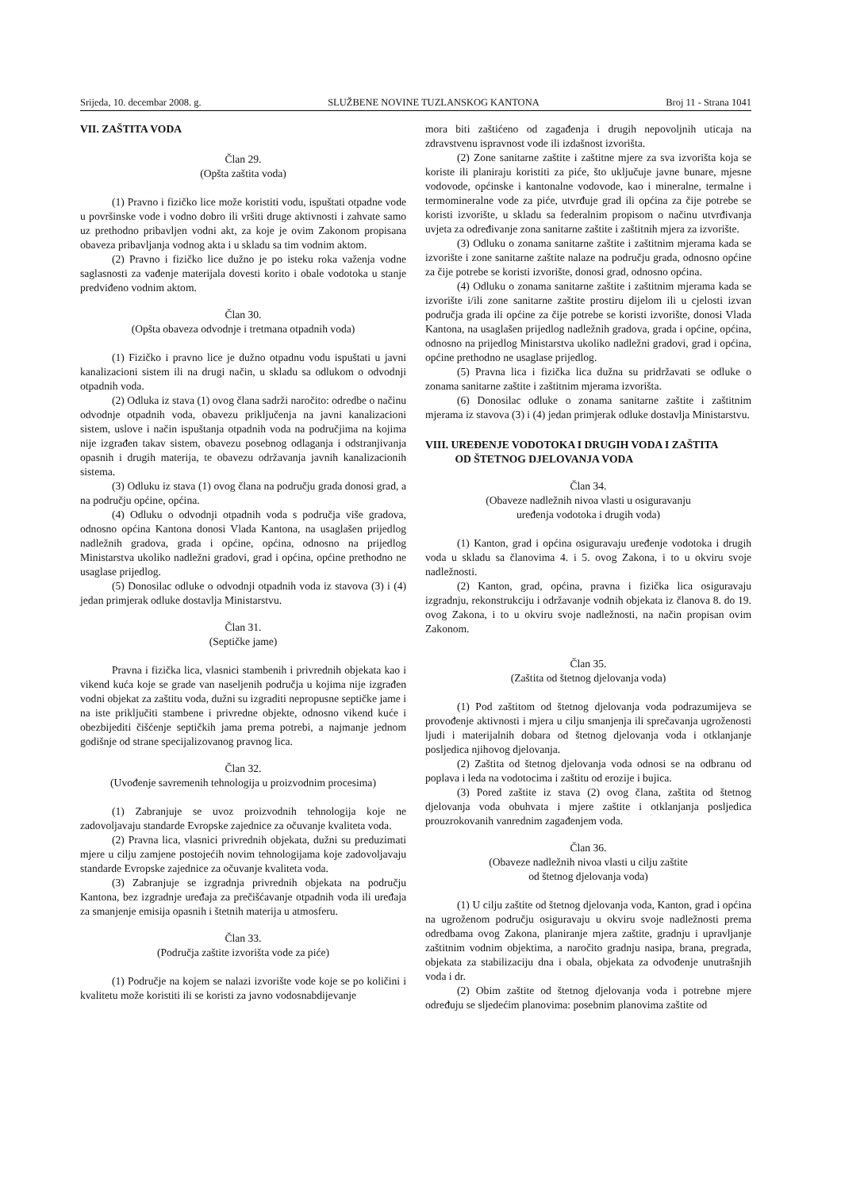Srijeda, 10. decembar 2008. g. SLUŽBENE NOVINE TUZLANSKOG KANTONA Broj 11 - Strana 1041
VII. ZAŠTITA VODA
Član 29.
(Opšta zaštita voda)
(1) Pravno i fizičko lice može koristiti vodu, ispuštati otpadne vode u površinske vode i vodno dobro ili vršiti druge aktivnosti i zahvate samo uz prethodno pribavljen vodni akt, za koje je ovim Zakonom propisana obaveza pribavljanja vodnog akta i u skladu sa tim vodnim aktom.
(2) Pravno i fizičko lice dužno je po isteku roka važenja vodne saglasnosti za vađenje materijala dovesti korito i obale vodotoka u stanje predviđeno vodnim aktom.
Član 30.
(Opšta obaveza odvodnje i tretmana otpadnih voda)
(1) Fizičko i pravno lice je dužno otpadnu vodu ispuštati u javni kanalizacioni sistem ili na drugi način, u skladu sa odlukom o odvodnji otpadnih voda.
(2) Odluka iz stava (1) ovog člana sadrži naročito: odredbe o načinu odvodnje otpadnih voda, obavezu priključenja na javni kanalizacioni sistem, uslove i način ispuštanja otpadnih voda na područjima na kojima nije izgrađen takav sistem, obavezu posebnog odlaganja i odstranjivanja opasnih i drugih materija, te obavezu održavanja javnih kanalizacionih sistema.
(3) Odluku iz stava (1) ovog člana na području grada donosi grad, a na području općine, općina.
(4) Odluku o odvodnji otpadnih voda s područja više gradova, odnosno općina Kantona donosi Vlada Kantona, na usaglašen prijedlog nadležnih gradova, grada i općine, općina, odnosno na prijedlog Ministarstva ukoliko nadležni gradovi, grad i općina, općine prethodno ne usaglase prijedlog.
(5) Donosilac odluke o odvodnji otpadnih voda iz stavova (3) i (4) jedan primjerak odluke dostavlja Ministarstvu.
Član 31.
(Septičke jame)
Pravna i fizička lica, vlasnici stambenih i privrednih objekata kao i vikend kuća koje se grade van naseljenih područja u kojima nije izgrađen vodni objekat za zaštitu voda, dužni su izgraditi nepropusne septičke jame i na iste priključiti stambene i privredne objekte, odnosno vikend kuće i obezbijediti čišćenje septičkih jama prema potrebi, a najmanje jednom godišnje od strane specijalizovanog pravnog lica.
Član 32.
(Uvođenje savremenih tehnologija u proizvodnim procesima)
(1) Zabranjuje se uvoz proizvodnih tehnologija koje ne zadovoljavaju standarde Evropske zajednice za očuvanje kvaliteta voda.
(2) Pravna lica, vlasnici privrednih objekata, dužni su preduzimati mjere u cilju zamjene postojećih novim tehnologijama koje zadovoljavaju standarde Evropske zajednice za očuvanje kvaliteta voda.
(3) Zabranjuje se izgradnja privrednih objekata na području Kantona, bez izgradnje uređaja za prečišćavanje otpadnih voda ili uređaja za smanjenje emisija opasnih i štetnih materija u atmosferu.
Član 33.
(Područja zaštite izvorišta vode za piće)
(1) Područje na kojem se nalazi izvorište vode koje se po količini i kvalitetu može koristiti ili se koristi za javno vodosnabdijevanje
mora biti zaštićeno od zagađenja i drugih nepovoljnih uticaja na zdravstvenu ispravnost vode ili izdašnost izvorišta.
(2) Zone sanitarne zaštite i zaštitne mjere za sva izvorišta koja se koriste ili planiraju koristiti za piće, što uključuje javne bunare, mjesne vodovode, općinske i kantonalne vodovode, kao i mineralne, termalne i termomineralne vode za piće, utvrđuje grad ili općina za čije potrebe se koristi izvorište, u skladu sa federalnim propisom o načinu utvrđivanja uvjeta za određivanje zona sanitarne zaštite i zaštitnih mjera za izvorište.
(3) Odluku o zonama sanitarne zaštite i zaštitnim mjerama kada se izvorište i zone sanitarne zaštite nalaze na području grada, odnosno općine za čije potrebe se koristi izvorište, donosi grad, odnosno općina.
(4) Odluku o zonama sanitarne zaštite i zaštitnim mjerama kada se izvorište i/ili zone sanitarne zaštite prostiru dijelom ili u cjelosti izvan područja grada ili općine za čije potrebe se koristi izvorište, donosi Vlada Kantona, na usaglašen prijedlog nadležnih gradova, grada i općine, općina, odnosno na prijedlog Ministarstva ukoliko nadležni gradovi, grad i općina, općine prethodno ne usaglase prijedlog.
(5) Pravna lica i fizička lica dužna su pridržavati se odluke o zonama sanitarne zaštite i zaštitnim mjerama izvorišta.
(6) Donosilac odluke o zonama sanitarne zaštite i zaštitnim mjerama iz stavova (3) i (4) jedan primjerak odluke dostavlja Ministarstvu.
VIII. UREĐENJE VODOTOKA I DRUGIH VODA I ZAŠTITA
OD ŠTETNOG DJELOVANJA VODA
Član 34.
(Obaveze nadležnih nivoa vlasti u osiguravanju
uređenja vodotoka i drugih voda)
(1) Kanton, grad i općina osiguravaju uređenje vodotoka i drugih voda u skladu sa članovima 4. i 5. ovog Zakona, i to u okviru svoje nadležnosti.
(2) Kanton, grad, općina, pravna i fizička lica osiguravaju izgradnju, rekonstrukciju i održavanje vodnih objekata iz članova 8. do 19. ovog Zakona, i to u okviru svoje nadležnosti, na način propisan ovim Zakonom.
Član 35.
(Zaštita od štetnog djelovanja voda)
(1) Pod zaštitom od štetnog djelovanja voda podrazumijeva se provođenje aktivnosti i mjera u cilju smanjenja ili sprečavanja ugroženosti ljudi i materijalnih dobara od štetnog djelovanja voda i otklanjanje posljedica njihovog djelovanja.
(2) Zaštita od štetnog djelovanja voda odnosi se na odbranu od poplava i leda na vodotocima i zaštitu od erozije i bujica.
(3) Pored zaštite iz stava (2) ovog člana, zaštita od štetnog djelovanja voda obuhvata i mjere zaštite i otklanjanja posljedica prouzrokovanih vanrednim zagađenjem voda.
Član 36.
(Obaveze nadležnih nivoa vlasti u cilju zaštite
od štetnog djelovanja voda)
(1) U cilju zaštite od štetnog djelovanja voda, Kanton, grad i općina na ugroženom području osiguravaju u okviru svoje nadležnosti prema odredbama ovog Zakona, planiranje mjera zaštite, gradnju i upravljanje zaštitnim vodnim objektima, a naročito gradnju nasipa, brana, pregrada, objekata za stabilizaciju dna i obala, objekata za odvođenje unutrašnjih voda i dr.
(2) Obim zaštite od štetnog djelovanja voda i potrebne mjere određuju se sljedećim planovima: posebnim planovima zaštite od